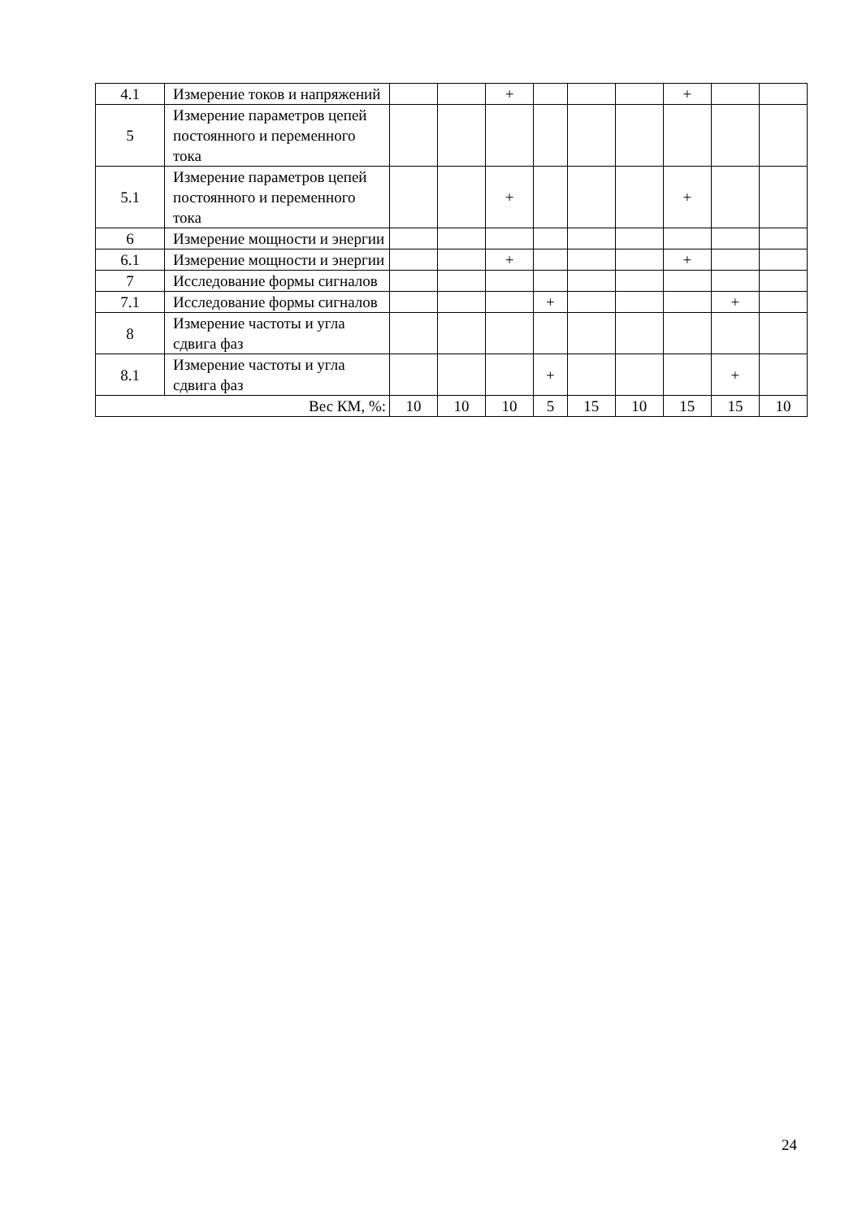| 4.1 | Измерение токов и напряжений | | | + | | | | + | | |
| 5 | Измерение параметров цепей постоянного и переменного тока | | | | | | | | | |
| 5.1 | Измерение параметров цепей постоянного и переменного тока | | | + | | | | + | | |
| 6 | Измерение мощности и энергии | | | | | | | | | |
| 6.1 | Измерение мощности и энергии | | | + | | | | + | | |
| 7 | Исследование формы сигналов | | | | | | | | | |
| 7.1 | Исследование формы сигналов | | | | + | | | | + | |
| 8 | Измерение частоты и угла сдвига фаз | | | | | | | | | |
| 8.1 | Измерение частоты и угла сдвига фаз | | | | + | | | | + | |
| Вес КМ, %: | | 10 | 10 | 10 | 5 | 15 | 10 | 15 | 15 | 10 |
24